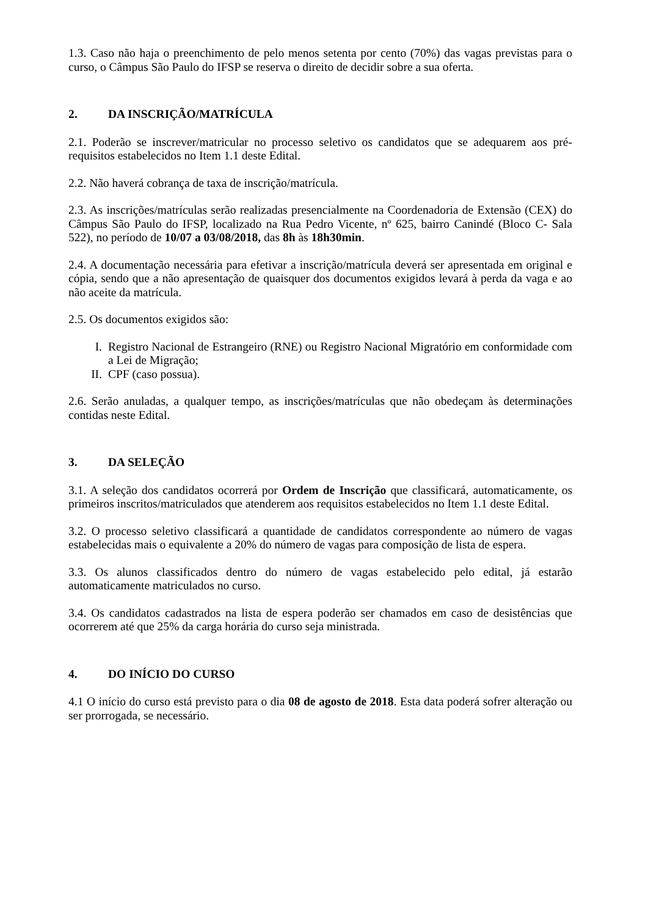1.3. Caso não haja o preenchimento de pelo menos setenta por cento (70%) das vagas previstas para o curso, o Câmpus São Paulo do IFSP se reserva o direito de decidir sobre a sua oferta.
2. DA INSCRIÇÃO/MATRÍCULA
2.1. Poderão se inscrever/matricular no processo seletivo os candidatos que se adequarem aos pré-requisitos estabelecidos no Item 1.1 deste Edital.
2.2. Não haverá cobrança de taxa de inscrição/matrícula.
2.3. As inscrições/matrículas serão realizadas presencialmente na Coordenadoria de Extensão (CEX) do Câmpus São Paulo do IFSP, localizado na Rua Pedro Vicente, nº 625, bairro Canindé (Bloco C- Sala 522), no período de 10/07 a 03/08/2018, das 8h às 18h30min.
2.4. A documentação necessária para efetivar a inscrição/matrícula deverá ser apresentada em original e cópia, sendo que a não apresentação de quaisquer dos documentos exigidos levará à perda da vaga e ao não aceite da matrícula.
2.5. Os documentos exigidos são:
I. Registro Nacional de Estrangeiro (RNE) ou Registro Nacional Migratório em conformidade com a Lei de Migração;
II. CPF (caso possua).
2.6. Serão anuladas, a qualquer tempo, as inscrições/matrículas que não obedeçam às determinações contidas neste Edital.
3. DA SELEÇÃO
3.1. A seleção dos candidatos ocorrerá por Ordem de Inscrição que classificará, automaticamente, os primeiros inscritos/matriculados que atenderem aos requisitos estabelecidos no Item 1.1 deste Edital.
3.2. O processo seletivo classificará a quantidade de candidatos correspondente ao número de vagas estabelecidas mais o equivalente a 20% do número de vagas para composição de lista de espera.
3.3. Os alunos classificados dentro do número de vagas estabelecido pelo edital, já estarão automaticamente matriculados no curso.
3.4. Os candidatos cadastrados na lista de espera poderão ser chamados em caso de desistências que ocorrerem até que 25% da carga horária do curso seja ministrada.
4. DO INÍCIO DO CURSO
4.1 O início do curso está previsto para o dia 08 de agosto de 2018. Esta data poderá sofrer alteração ou ser prorrogada, se necessário.